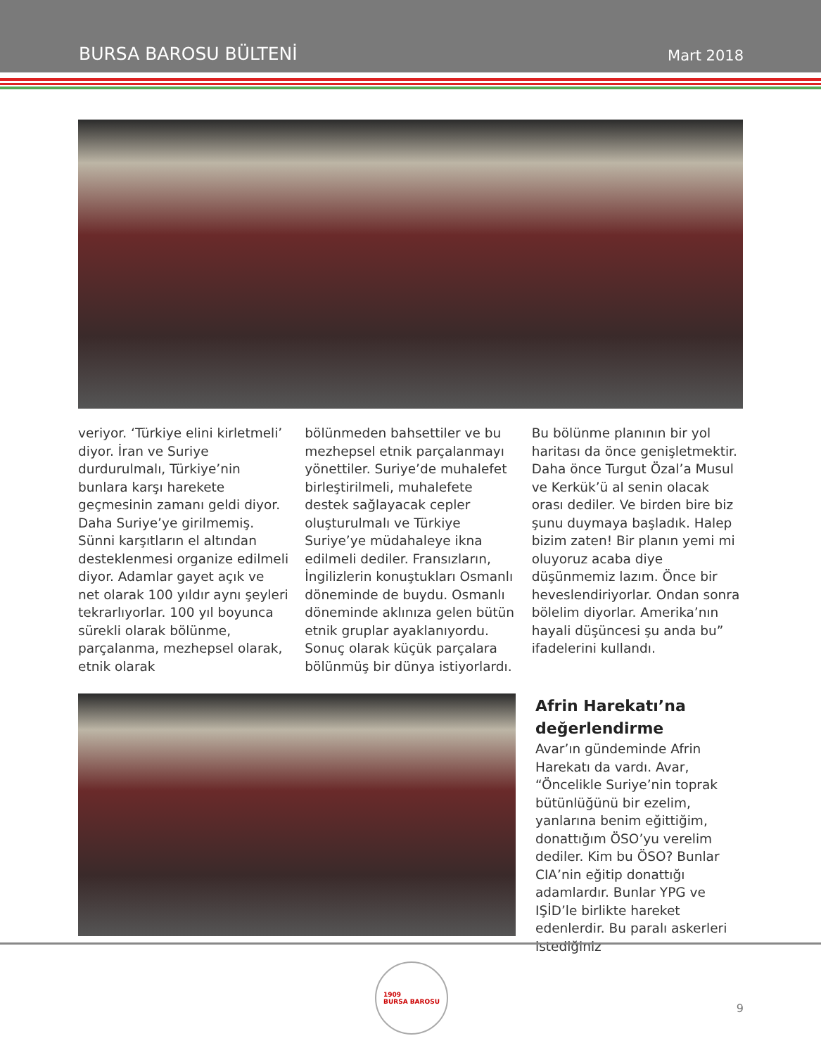BURSA BAROSU BÜLTENİ Mart 2018
veriyor. ‘Türkiye elini kirletmeli’ diyor. İran ve Suriye durdurulmalı, Türkiye’nin bunlara karşı harekete geçmesinin zamanı geldi diyor. Daha Suriye’ye girilmemiş. Sünni karşıtların el altından desteklenmesi organize edilmeli diyor. Adamlar gayet açık ve net olarak 100 yıldır aynı şeyleri tekrarlıyorlar. 100 yıl boyunca sürekli olarak bölünme, parçalanma, mezhepsel olarak, etnik olarak
bölünmeden bahsettiler ve bu mezhepsel etnik parçalanmayı yönettiler. Suriye’de muhalefet birleştirilmeli, muhalefete destek sağlayacak cepler oluşturulmalı ve Türkiye Suriye’ye müdahaleye ikna edilmeli dediler. Fransızların, İngilizlerin konuştukları Osmanlı döneminde de buydu. Osmanlı döneminde aklınıza gelen bütün etnik gruplar ayaklanıyordu. Sonuç olarak küçük parçalara bölünmüş bir dünya istiyorlardı.
Bu bölünme planının bir yol haritası da önce genişletmektir. Daha önce Turgut Özal’a Musul ve Kerkük’ü al senin olacak orası dediler. Ve birden bire biz şunu duymaya başladık. Halep bizim zaten! Bir planın yemi mi oluyoruz acaba diye düşünmemiz lazım. Önce bir heveslendiriyorlar. Ondan sonra bölelim diyorlar. Amerika’nın hayali düşüncesi şu anda bu” ifadelerini kullandı.
Afrin Harekatı’na değerlendirme
Avar’ın gündeminde Afrin Harekatı da vardı. Avar, “Öncelikle Suriye’nin toprak bütünlüğünü bir ezelim, yanlarına benim eğittiğim, donattığım ÖSO’yu verelim dediler. Kim bu ÖSO? Bunlar CIA’nin eğitip donattığı adamlardır. Bunlar YPG ve IŞİD’le birlikte hareket edenlerdir. Bu paralı askerleri istediğiniz
1909
BURSA BAROSU
9